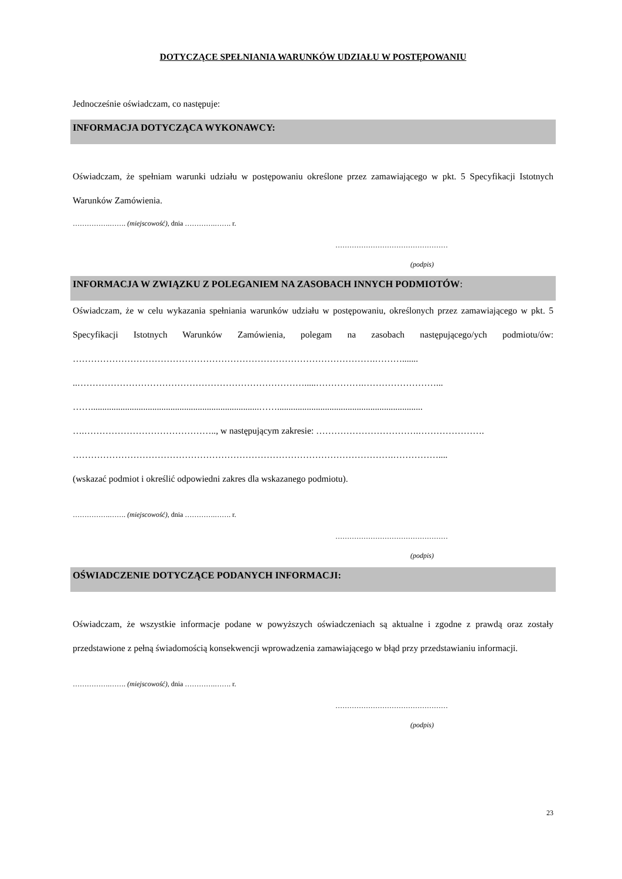DOTYCZĄCE SPEŁNIANIA WARUNKÓW UDZIAŁU W POSTĘPOWANIU
Jednocześnie oświadczam, co następuje:
INFORMACJA DOTYCZĄCA WYKONAWCY:
Oświadczam, że spełniam warunki udziału w postępowaniu określone przez zamawiającego w pkt. 5 Specyfikacji Istotnych Warunków Zamówienia.
…………….……. (miejscowość), dnia ………….……. r.
…………………………………………
(podpis)
INFORMACJA W ZWIĄZKU Z POLEGANIEM NA ZASOBACH INNYCH PODMIOTÓW:
Oświadczam, że w celu wykazania spełniania warunków udziału w postępowaniu, określonych przez zamawiającego w pkt. 5 Specyfikacji Istotnych Warunków Zamówienia, polegam na zasobach następującego/ych podmiotu/ów: ……………………………………………………………………………………….……….......
..………………………………………………………………….....…………….……………………...
……..........................................................................……................................................................
….…………………………………….., w następującym zakresie: …………………………….………………….
…………………………………………………………………………………………….……………....
(wskazać podmiot i określić odpowiedni zakres dla wskazanego podmiotu).
…………….……. (miejscowość), dnia ………….……. r.
…………………………………………
(podpis)
OŚWIADCZENIE DOTYCZĄCE PODANYCH INFORMACJI:
Oświadczam, że wszystkie informacje podane w powyższych oświadczeniach są aktualne i zgodne z prawdą oraz zostały przedstawione z pełną świadomością konsekwencji wprowadzenia zamawiającego w błąd przy przedstawianiu informacji.
…………….……. (miejscowość), dnia ………….……. r.
…………………………………………
(podpis)
23